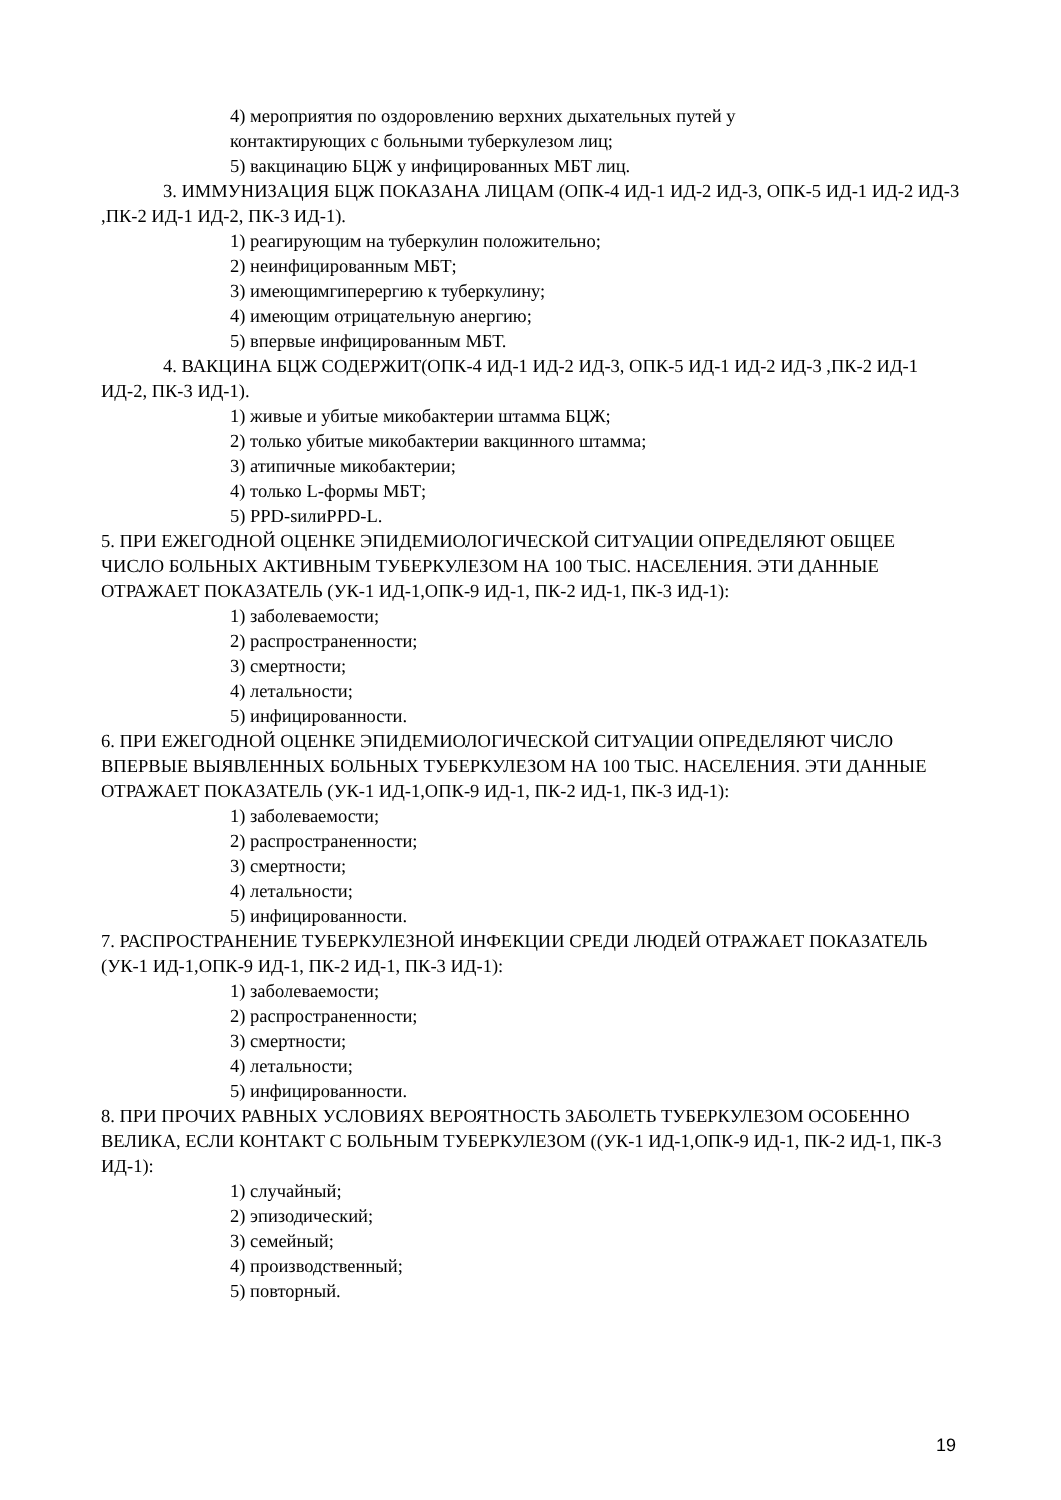4) мероприятия по оздоровлению верхних дыхательных путей у
контактирующих с больными туберкулезом лиц;
5) вакцинацию БЦЖ у инфицированных МБТ лиц.
3. ИММУНИЗАЦИЯ БЦЖ ПОКАЗАНА ЛИЦАМ (ОПК-4 ИД-1 ИД-2 ИД-3, ОПК-5 ИД-1 ИД-2 ИД-3 ,ПК-2 ИД-1 ИД-2, ПК-3 ИД-1).
1) реагирующим на туберкулин положительно;
2) неинфицированным МБТ;
3) имеющимгиперергию к туберкулину;
4) имеющим отрицательную анергию;
5) впервые инфицированным МБТ.
4. ВАКЦИНА БЦЖ СОДЕРЖИТ(ОПК-4 ИД-1 ИД-2 ИД-3, ОПК-5 ИД-1 ИД-2 ИД-3 ,ПК-2 ИД-1 ИД-2, ПК-3 ИД-1).
1) живые и убитые микобактерии штамма БЦЖ;
2) только убитые микобактерии вакцинного штамма;
3) атипичные микобактерии;
4) только L-формы МБТ;
5) PPD-sилиPPD-L.
5. ПРИ ЕЖЕГОДНОЙ ОЦЕНКЕ ЭПИДЕМИОЛОГИЧЕСКОЙ СИТУАЦИИ ОПРЕДЕЛЯЮТ ОБЩЕЕ ЧИСЛО БОЛЬНЫХ АКТИВНЫМ ТУБЕРКУЛЕЗОМ НА 100 ТЫС. НАСЕЛЕНИЯ. ЭТИ ДАННЫЕ ОТРАЖАЕТ ПОКАЗАТЕЛЬ (УК-1 ИД-1,ОПК-9 ИД-1, ПК-2 ИД-1, ПК-3 ИД-1):
1) заболеваемости;
2) распространенности;
3) смертности;
4) летальности;
5) инфицированности.
6. ПРИ ЕЖЕГОДНОЙ ОЦЕНКЕ ЭПИДЕМИОЛОГИЧЕСКОЙ СИТУАЦИИ ОПРЕДЕЛЯЮТ ЧИСЛО ВПЕРВЫЕ ВЫЯВЛЕННЫХ БОЛЬНЫХ ТУБЕРКУЛЕЗОМ НА 100 ТЫС. НАСЕЛЕНИЯ. ЭТИ ДАННЫЕ ОТРАЖАЕТ ПОКАЗАТЕЛЬ (УК-1 ИД-1,ОПК-9 ИД-1, ПК-2 ИД-1, ПК-3 ИД-1):
1) заболеваемости;
2) распространенности;
3) смертности;
4) летальности;
5) инфицированности.
7. РАСПРОСТРАНЕНИЕ ТУБЕРКУЛЕЗНОЙ ИНФЕКЦИИ СРЕДИ ЛЮДЕЙ ОТРАЖАЕТ ПОКАЗАТЕЛЬ (УК-1 ИД-1,ОПК-9 ИД-1, ПК-2 ИД-1, ПК-3 ИД-1):
1) заболеваемости;
2) распространенности;
3) смертности;
4) летальности;
5) инфицированности.
8. ПРИ ПРОЧИХ РАВНЫХ УСЛОВИЯХ ВЕРОЯТНОСТЬ ЗАБОЛЕТЬ ТУБЕРКУЛЕЗОМ ОСОБЕННО ВЕЛИКА, ЕСЛИ КОНТАКТ С БОЛЬНЫМ ТУБЕРКУЛЕЗОМ ((УК-1 ИД-1,ОПК-9 ИД-1, ПК-2 ИД-1, ПК-3 ИД-1):
1) случайный;
2) эпизодический;
3) семейный;
4) производственный;
5) повторный.
19